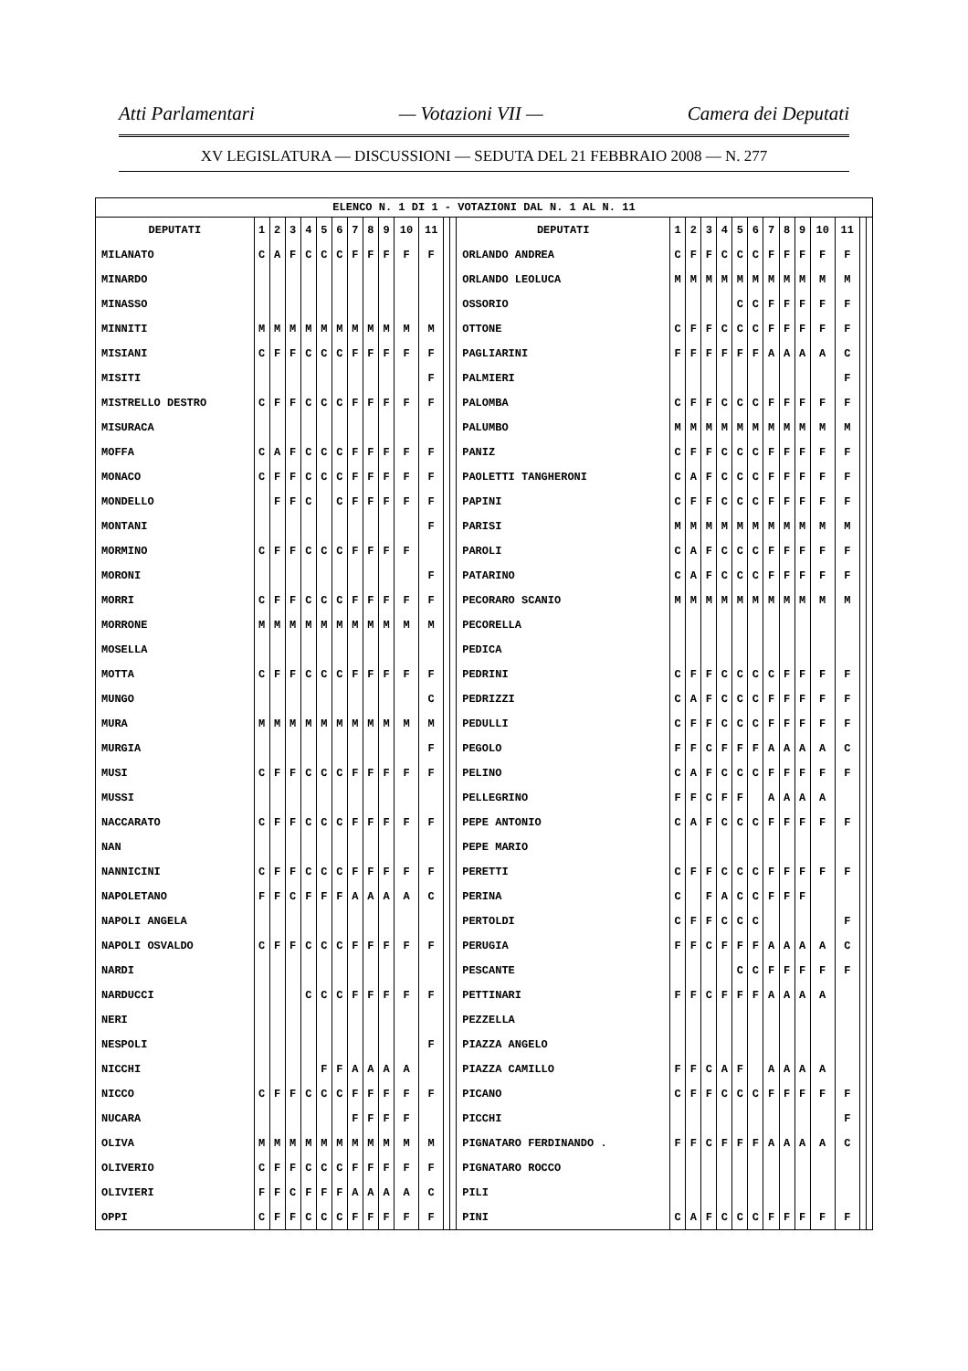Atti Parlamentari — Votazioni VII — Camera dei Deputati
XV LEGISLATURA — DISCUSSIONI — SEDUTA DEL 21 FEBBRAIO 2008 — N. 277
| ELENCO N. 1 DI 1 - VOTAZIONI DAL N. 1 AL N. 11 | | | | | | | | | | | | | | | | | | | | | | | | | | | |
| DEPUTATI | 1 | 2 | 3 | 4 | 5 | 6 | 7 | 8 | 9 | 10 | 11 | | | DEPUTATI | 1 | 2 | 3 | 4 | 5 | 6 | 7 | 8 | 9 | 10 | 11 | | |
| MILANATO | C | A | F | C | C | C | F | F | F | F | F | | | ORLANDO ANDREA | C | F | F | C | C | C | F | F | F | F | F | | |
| MINARDO | | | | | | | | | | | | | | ORLANDO LEOLUCA | M | M | M | M | M | M | M | M | M | M | M | | |
| MINASSO | | | | | | | | | | | | | | OSSORIO | | | | | C | C | F | F | F | F | F | | |
| MINNITI | M | M | M | M | M | M | M | M | M | M | M | | | OTTONE | C | F | F | C | C | C | F | F | F | F | F | | |
| MISIANI | C | F | F | C | C | C | F | F | F | F | F | | | PAGLIARINI | F | F | F | F | F | F | A | A | A | A | C | | |
| MISITI | | | | | | | | | | | F | | | PALMIERI | | | | | | | | | | | F | | |
| MISTRELLO DESTRO | C | F | F | C | C | C | F | F | F | F | F | | | PALOMBA | C | F | F | C | C | C | F | F | F | F | F | | |
| MISURACA | | | | | | | | | | | | | | PALUMBO | M | M | M | M | M | M | M | M | M | M | M | | |
| MOFFA | C | A | F | C | C | C | F | F | F | F | F | | | PANIZ | C | F | F | C | C | C | F | F | F | F | F | | |
| MONACO | C | F | F | C | C | C | F | F | F | F | F | | | PAOLETTI TANGHERONI | C | A | F | C | C | C | F | F | F | F | F | | |
| MONDELLO | | F | F | C | | C | F | F | F | F | F | | | PAPINI | C | F | F | C | C | C | F | F | F | F | F | | |
| MONTANI | | | | | | | | | | | F | | | PARISI | M | M | M | M | M | M | M | M | M | M | M | | |
| MORMINO | C | F | F | C | C | C | F | F | F | F | | | | PAROLI | C | A | F | C | C | C | F | F | F | F | F | | |
| MORONI | | | | | | | | | | | F | | | PATARINO | C | A | F | C | C | C | F | F | F | F | F | | |
| MORRI | C | F | F | C | C | C | F | F | F | F | F | | | PECORARO SCANIO | M | M | M | M | M | M | M | M | M | M | M | | |
| MORRONE | M | M | M | M | M | M | M | M | M | M | M | | | PECORELLA | | | | | | | | | | | | | |
| MOSELLA | | | | | | | | | | | | | | PEDICA | | | | | | | | | | | | | |
| MOTTA | C | F | F | C | C | C | F | F | F | F | F | | | PEDRINI | C | F | F | C | C | C | C | F | F | F | F | | |
| MUNGO | | | | | | | | | | | C | | | PEDRIZZI | C | A | F | C | C | C | F | F | F | F | F | | |
| MURA | M | M | M | M | M | M | M | M | M | M | M | | | PEDULLI | C | F | F | C | C | C | F | F | F | F | F | | |
| MURGIA | | | | | | | | | | | F | | | PEGOLO | F | F | C | F | F | F | A | A | A | A | C | | |
| MUSI | C | F | F | C | C | C | F | F | F | F | F | | | PELINO | C | A | F | C | C | C | F | F | F | F | F | | |
| MUSSI | | | | | | | | | | | | | | PELLEGRINO | F | F | C | F | F | | A | A | A | A | | | |
| NACCARATO | C | F | F | C | C | C | F | F | F | F | F | | | PEPE ANTONIO | C | A | F | C | C | C | F | F | F | F | F | | |
| NAN | | | | | | | | | | | | | | PEPE MARIO | | | | | | | | | | | | | |
| NANNICINI | C | F | F | C | C | C | F | F | F | F | F | | | PERETTI | C | F | F | C | C | C | F | F | F | F | F | | |
| NAPOLETANO | F | F | C | F | F | F | A | A | A | A | C | | | PERINA | C | | F | A | C | C | F | F | F | | | | |
| NAPOLI ANGELA | | | | | | | | | | | | | | PERTOLDI | C | F | F | C | C | C | | | | | F | | |
| NAPOLI OSVALDO | C | F | F | C | C | C | F | F | F | F | F | | | PERUGIA | F | F | C | F | F | F | A | A | A | A | C | | |
| NARDI | | | | | | | | | | | | | | PESCANTE | | | | | C | C | F | F | F | F | F | | |
| NARDUCCI | | | | C | C | C | F | F | F | F | F | | | PETTINARI | F | F | C | F | F | F | A | A | A | A | | | |
| NERI | | | | | | | | | | | | | | PEZZELLA | | | | | | | | | | | | | |
| NESPOLI | | | | | | | | | | | F | | | PIAZZA ANGELO | | | | | | | | | | | | | |
| NICCHI | | | | | F | F | A | A | A | A | | | | PIAZZA CAMILLO | F | F | C | A | F | | A | A | A | A | | | |
| NICCO | C | F | F | C | C | C | F | F | F | F | F | | | PICANO | C | F | F | C | C | C | F | F | F | F | F | | |
| NUCARA | | | | | | | F | F | F | F | | | | PICCHI | | | | | | | | | | | F | | |
| OLIVA | M | M | M | M | M | M | M | M | M | M | M | | | PIGNATARO FERDINANDO . | F | F | C | F | F | F | A | A | A | A | C | | |
| OLIVERIO | C | F | F | C | C | C | F | F | F | F | F | | | PIGNATARO ROCCO | | | | | | | | | | | | | |
| OLIVIERI | F | F | C | F | F | F | A | A | A | A | C | | | PILI | | | | | | | | | | | | | |
| OPPI | C | F | F | C | C | C | F | F | F | F | F | | | PINI | C | A | F | C | C | C | F | F | F | F | F | | |